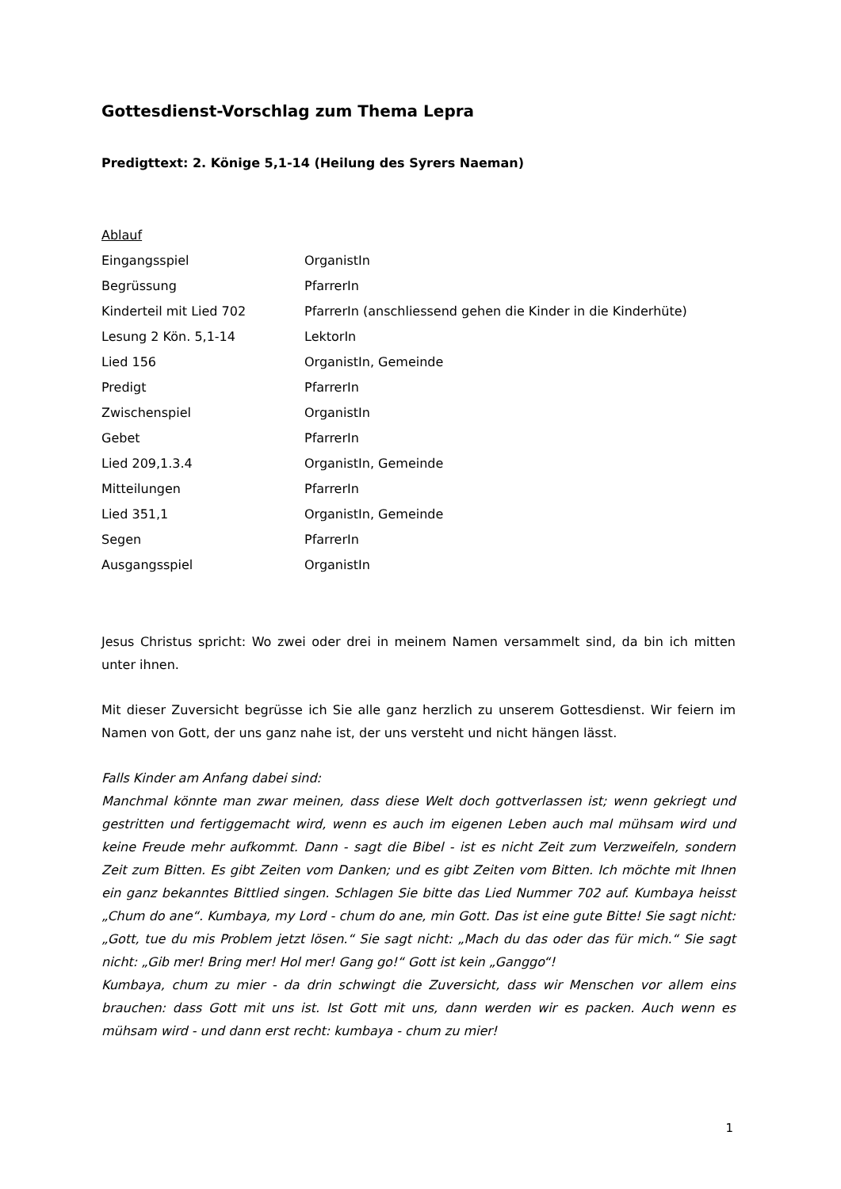Gottesdienst-Vorschlag zum Thema Lepra
Predigttext: 2. Könige 5,1-14 (Heilung des Syrers Naeman)
Ablauf
| Eingangsspiel | OrganistIn |
| Begrüssung | PfarrerIn |
| Kinderteil mit Lied 702 | PfarrerIn (anschliessend gehen die Kinder in die Kinderhüte) |
| Lesung 2 Kön. 5,1-14 | LektorIn |
| Lied 156 | OrganistIn, Gemeinde |
| Predigt | PfarrerIn |
| Zwischenspiel | OrganistIn |
| Gebet | PfarrerIn |
| Lied 209,1.3.4 | OrganistIn, Gemeinde |
| Mitteilungen | PfarrerIn |
| Lied 351,1 | OrganistIn, Gemeinde |
| Segen | PfarrerIn |
| Ausgangsspiel | OrganistIn |
Jesus Christus spricht: Wo zwei oder drei in meinem Namen versammelt sind, da bin ich mitten unter ihnen.
Mit dieser Zuversicht begrüsse ich Sie alle ganz herzlich zu unserem Gottesdienst. Wir feiern im Namen von Gott, der uns ganz nahe ist, der uns versteht und nicht hängen lässt.
Falls Kinder am Anfang dabei sind:
Manchmal könnte man zwar meinen, dass diese Welt doch gottverlassen ist; wenn gekriegt und gestritten und fertiggemacht wird, wenn es auch im eigenen Leben auch mal mühsam wird und keine Freude mehr aufkommt. Dann - sagt die Bibel - ist es nicht Zeit zum Verzweifeln, sondern Zeit zum Bitten. Es gibt Zeiten vom Danken; und es gibt Zeiten vom Bitten. Ich möchte mit Ihnen ein ganz bekanntes Bittlied singen. Schlagen Sie bitte das Lied Nummer 702 auf. Kumbaya heisst „Chum do ane“. Kumbaya, my Lord - chum do ane, min Gott. Das ist eine gute Bitte! Sie sagt nicht: „Gott, tue du mis Problem jetzt lösen.“ Sie sagt nicht: „Mach du das oder das für mich.“ Sie sagt nicht: „Gib mer! Bring mer! Hol mer! Gang go!“ Gott ist kein „Ganggo“!
Kumbaya, chum zu mier - da drin schwingt die Zuversicht, dass wir Menschen vor allem eins brauchen: dass Gott mit uns ist. Ist Gott mit uns, dann werden wir es packen. Auch wenn es mühsam wird - und dann erst recht: kumbaya - chum zu mier!
1